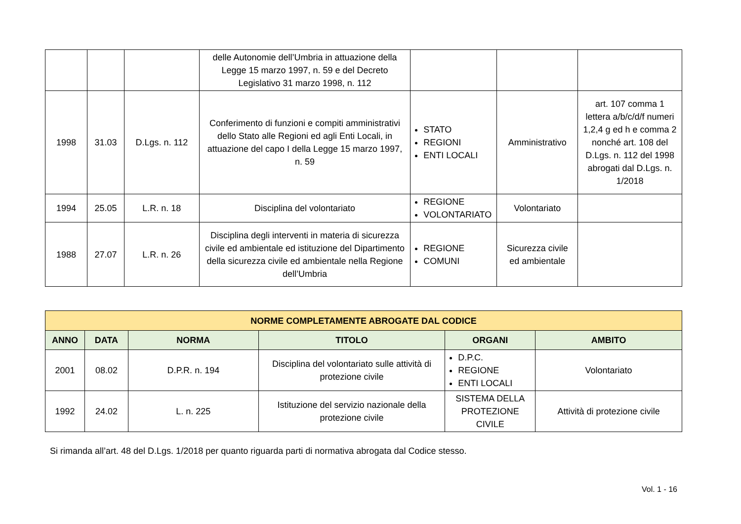| | | | delle Autonomie dell’Umbria in attuazione della Legge 15 marzo 1997, n. 59 e del Decreto Legislativo 31 marzo 1998, n. 112 | | | |
| 1998 | 31.03 | D.Lgs. n. 112 | Conferimento di funzioni e compiti amministrativi dello Stato alle Regioni ed agli Enti Locali, in attuazione del capo I della Legge 15 marzo 1997, n. 59 | STATO REGIONI ENTI LOCALI | Amministrativo | art. 107 comma 1 lettera a/b/c/d/f numeri 1,2,4 g ed h e comma 2 nonché art. 108 del D.Lgs. n. 112 del 1998 abrogati dal D.Lgs. n. 1/2018 |
| 1994 | 25.05 | L.R. n. 18 | Disciplina del volontariato | REGIONE VOLONTARIATO | Volontariato | |
| 1988 | 27.07 | L.R. n. 26 | Disciplina degli interventi in materia di sicurezza civile ed ambientale ed istituzione del Dipartimento della sicurezza civile ed ambientale nella Regione dell’Umbria | REGIONE COMUNI | Sicurezza civile ed ambientale | |
| NORME COMPLETAMENTE ABROGATE DAL CODICE | | | | | |
| --- | --- | --- | --- | --- | --- |
| ANNO | DATA | NORMA | TITOLO | ORGANI | AMBITO |
| 2001 | 08.02 | D.P.R. n. 194 | Disciplina del volontariato sulle attività di protezione civile | D.P.C. REGIONE ENTI LOCALI | Volontariato |
| 1992 | 24.02 | L. n. 225 | Istituzione del servizio nazionale della protezione civile | SISTEMA DELLA PROTEZIONE CIVILE | Attività di protezione civile |
Si rimanda all’art. 48 del D.Lgs. 1/2018 per quanto riguarda parti di normativa abrogata dal Codice stesso.
Vol. 1 - 16